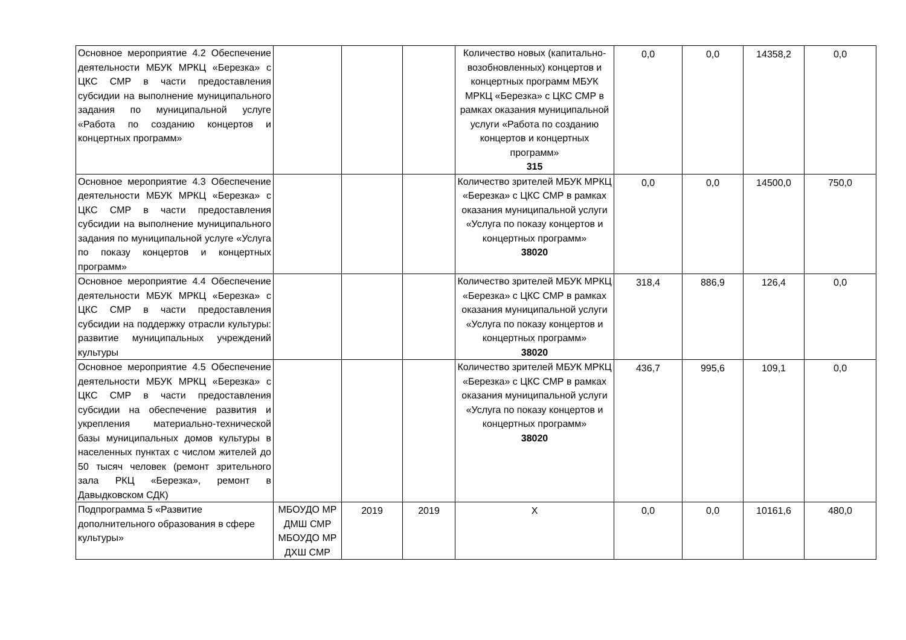| Основное мероприятие 4.2 Обеспечение деятельности МБУК МРКЦ «Березка» с ЦКС СМР в части предоставления субсидии на выполнение муниципального задания по муниципальной услуге «Работа по созданию концертов и концертных программ» | | | | Количество новых (капитально-возобновленных) концертов и концертных программ МБУК МРКЦ «Березка» с ЦКС СМР в рамках оказания муниципальной услуги «Работа по созданию концертов и концертных программ» 315 | 0,0 | 0,0 | 14358,2 | 0,0 |
| Основное мероприятие 4.3 Обеспечение деятельности МБУК МРКЦ «Березка» с ЦКС СМР в части предоставления субсидии на выполнение муниципального задания по муниципальной услуге «Услуга по показу концертов и концертных программ» | | | | Количество зрителей МБУК МРКЦ «Березка» с ЦКС СМР в рамках оказания муниципальной услуги «Услуга по показу концертов и концертных программ» 38020 | 0,0 | 0,0 | 14500,0 | 750,0 |
| Основное мероприятие 4.4 Обеспечение деятельности МБУК МРКЦ «Березка» с ЦКС СМР в части предоставления субсидии на поддержку отрасли культуры: развитие муниципальных учреждений культуры | | | | Количество зрителей МБУК МРКЦ «Березка» с ЦКС СМР в рамках оказания муниципальной услуги «Услуга по показу концертов и концертных программ» 38020 | 318,4 | 886,9 | 126,4 | 0,0 |
| Основное мероприятие 4.5 Обеспечение деятельности МБУК МРКЦ «Березка» с ЦКС СМР в части предоставления субсидии на обеспечение развития и укрепления материально-технической базы муниципальных домов культуры в населенных пунктах с числом жителей до 50 тысяч человек (ремонт зрительного зала РКЦ «Березка», ремонт в Давыдковском СДК) | | | | Количество зрителей МБУК МРКЦ «Березка» с ЦКС СМР в рамках оказания муниципальной услуги «Услуга по показу концертов и концертных программ» 38020 | 436,7 | 995,6 | 109,1 | 0,0 |
| Подпрограмма 5 «Развитие дополнительного образования в сфере культуры» | МБОУДО МР ДМШ СМР МБОУДО МР ДХШ СМР | 2019 | 2019 | Х | 0,0 | 0,0 | 10161,6 | 480,0 |